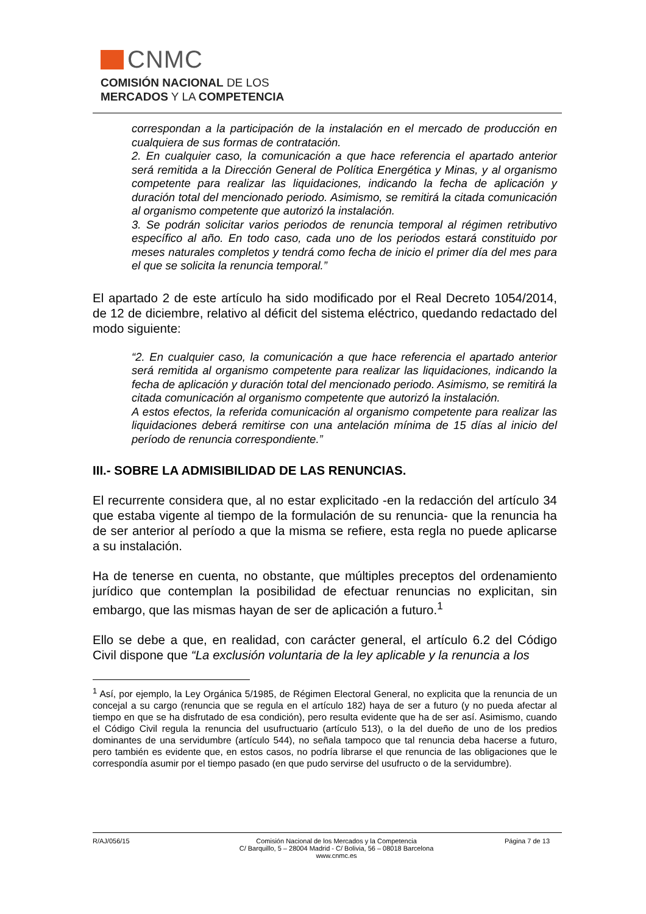CNMC
COMISIÓN NACIONAL DE LOS
MERCADOS Y LA COMPETENCIA
correspondan a la participación de la instalación en el mercado de producción en cualquiera de sus formas de contratación.
2. En cualquier caso, la comunicación a que hace referencia el apartado anterior será remitida a la Dirección General de Política Energética y Minas, y al organismo competente para realizar las liquidaciones, indicando la fecha de aplicación y duración total del mencionado periodo. Asimismo, se remitirá la citada comunicación al organismo competente que autorizó la instalación.
3. Se podrán solicitar varios periodos de renuncia temporal al régimen retributivo específico al año. En todo caso, cada uno de los periodos estará constituido por meses naturales completos y tendrá como fecha de inicio el primer día del mes para el que se solicita la renuncia temporal.”
El apartado 2 de este artículo ha sido modificado por el Real Decreto 1054/2014, de 12 de diciembre, relativo al déficit del sistema eléctrico, quedando redactado del modo siguiente:
“2. En cualquier caso, la comunicación a que hace referencia el apartado anterior será remitida al organismo competente para realizar las liquidaciones, indicando la fecha de aplicación y duración total del mencionado periodo. Asimismo, se remitirá la citada comunicación al organismo competente que autorizó la instalación.
A estos efectos, la referida comunicación al organismo competente para realizar las liquidaciones deberá remitirse con una antelación mínima de 15 días al inicio del período de renuncia correspondiente.”
III.- SOBRE LA ADMISIBILIDAD DE LAS RENUNCIAS.
El recurrente considera que, al no estar explicitado -en la redacción del artículo 34 que estaba vigente al tiempo de la formulación de su renuncia- que la renuncia ha de ser anterior al período a que la misma se refiere, esta regla no puede aplicarse a su instalación.
Ha de tenerse en cuenta, no obstante, que múltiples preceptos del ordenamiento jurídico que contemplan la posibilidad de efectuar renuncias no explicitan, sin embargo, que las mismas hayan de ser de aplicación a futuro.<sup>1</sup>
Ello se debe a que, en realidad, con carácter general, el artículo 6.2 del Código Civil dispone que “La exclusión voluntaria de la ley aplicable y la renuncia a los
<sup>1</sup> Así, por ejemplo, la Ley Orgánica 5/1985, de Régimen Electoral General, no explicita que la renuncia de un concejal a su cargo (renuncia que se regula en el artículo 182) haya de ser a futuro (y no pueda afectar al tiempo en que se ha disfrutado de esa condición), pero resulta evidente que ha de ser así. Asimismo, cuando el Código Civil regula la renuncia del usufructuario (artículo 513), o la del dueño de uno de los predios dominantes de una servidumbre (artículo 544), no señala tampoco que tal renuncia deba hacerse a futuro, pero también es evidente que, en estos casos, no podría librarse el que renuncia de las obligaciones que le correspondía asumir por el tiempo pasado (en que pudo servirse del usufructo o de la servidumbre).
R/AJ/056/15 Comisión Nacional de los Mercados y la Competencia
C/ Barquillo, 5 – 28004 Madrid - C/ Bolivia, 56 – 08018 Barcelona
www.cnmc.es
Página 7 de 13